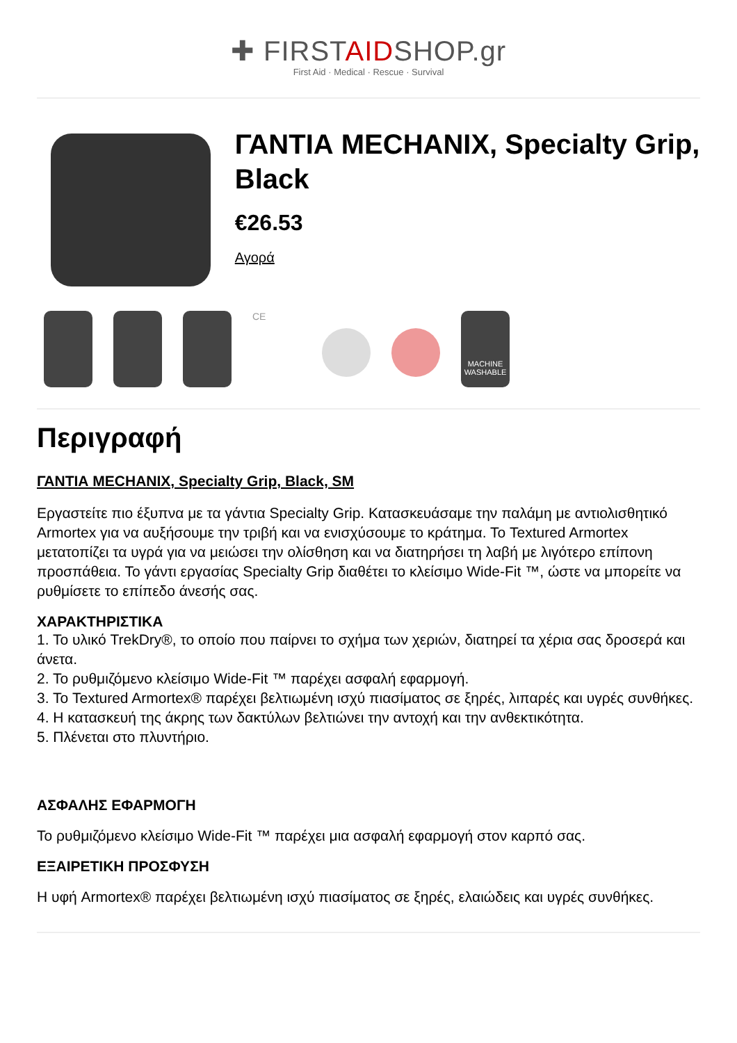✚ FIRSTAIDSHOP.gr
First Aid · Medical · Rescue · Survival
ΓΑΝΤΙΑ MECHANIX, Specialty Grip, Black
€26.53
Αγορά
CE
MACHINE WASHABLE
Περιγραφή
ΓΑΝΤΙΑ MECHANIX, Specialty Grip, Black, SM
Εργαστείτε πιο έξυπνα με τα γάντια Specialty Grip. Κατασκευάσαμε την παλάμη με αντιολισθητικό Armortex για να αυξήσουμε την τριβή και να ενισχύσουμε το κράτημα. Το Textured Armortex μετατοπίζει τα υγρά για να μειώσει την ολίσθηση και να διατηρήσει τη λαβή με λιγότερο επίπονη προσπάθεια. Το γάντι εργασίας Specialty Grip διαθέτει το κλείσιμο Wide-Fit ™, ώστε να μπορείτε να ρυθμίσετε το επίπεδο άνεσής σας.
ΧΑΡΑΚΤΗΡΙΣΤΙΚΑ
1. Το υλικό TrekDry®, το οποίο που παίρνει το σχήμα των χεριών, διατηρεί τα χέρια σας δροσερά και άνετα.
2. Το ρυθμιζόμενο κλείσιμο Wide-Fit ™ παρέχει ασφαλή εφαρμογή.
3. Το Textured Armortex® παρέχει βελτιωμένη ισχύ πιασίματος σε ξηρές, λιπαρές και υγρές συνθήκες.
4. Η κατασκευή της άκρης των δακτύλων βελτιώνει την αντοχή και την ανθεκτικότητα.
5. Πλένεται στο πλυντήριο.
ΑΣΦΑΛΗΣ ΕΦΑΡΜΟΓΗ
Το ρυθμιζόμενο κλείσιμο Wide-Fit ™ παρέχει μια ασφαλή εφαρμογή στον καρπό σας.
ΕΞΑΙΡΕΤΙΚΗ ΠΡΟΣΦΥΣΗ
Η υφή Armortex® παρέχει βελτιωμένη ισχύ πιασίματος σε ξηρές, ελαιώδεις και υγρές συνθήκες.